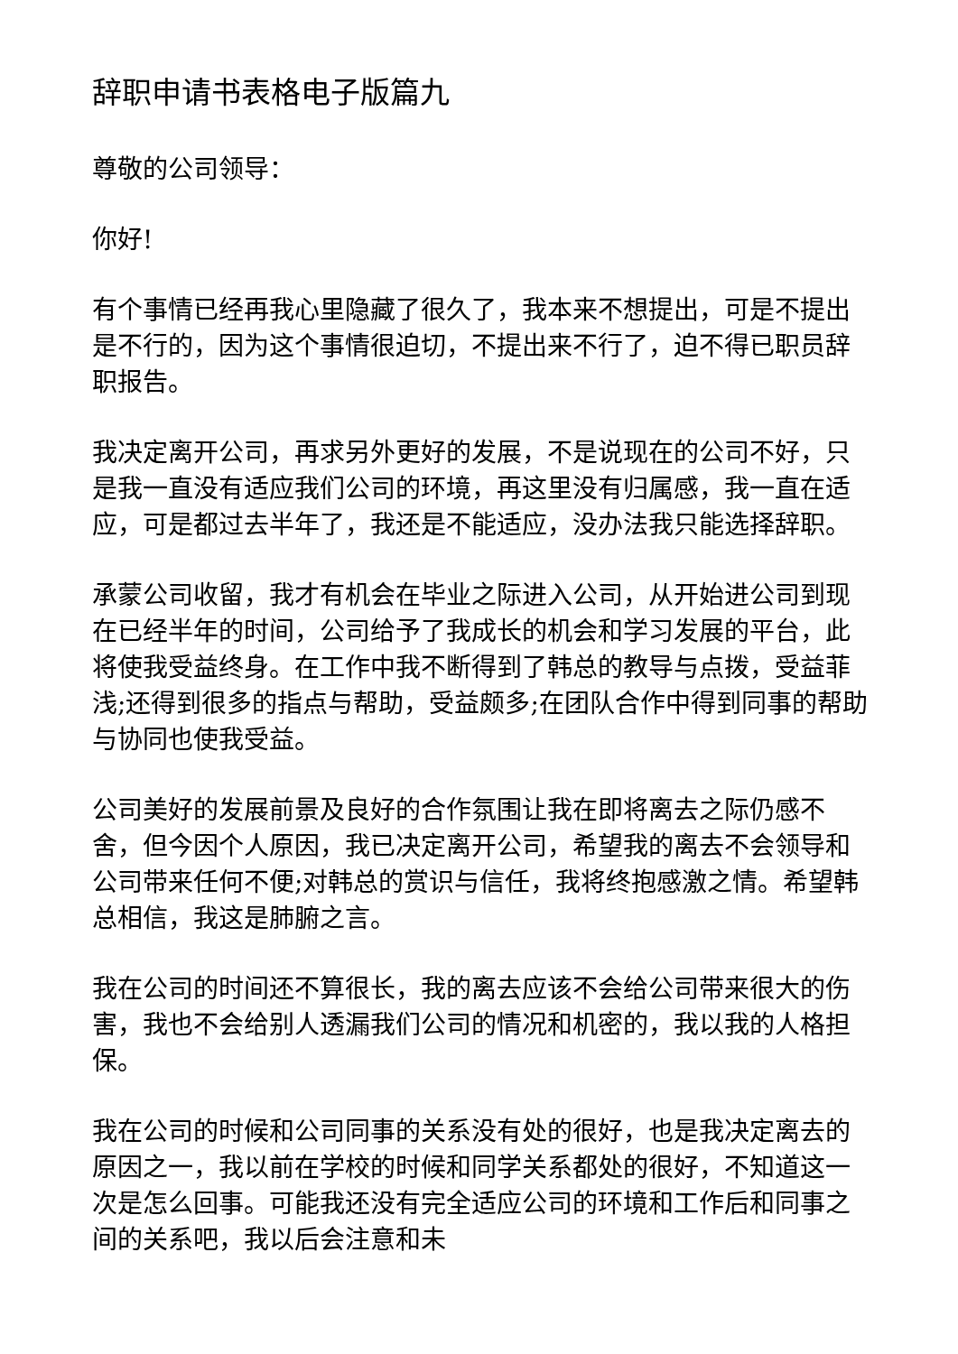辞职申请书表格电子版篇九
尊敬的公司领导：
你好!
有个事情已经再我心里隐藏了很久了，我本来不想提出，可是不提出是不行的，因为这个事情很迫切，不提出来不行了，迫不得已职员辞职报告。
我决定离开公司，再求另外更好的发展，不是说现在的公司不好，只是我一直没有适应我们公司的环境，再这里没有归属感，我一直在适应，可是都过去半年了，我还是不能适应，没办法我只能选择辞职。
承蒙公司收留，我才有机会在毕业之际进入公司，从开始进公司到现在已经半年的时间，公司给予了我成长的机会和学习发展的平台，此将使我受益终身。在工作中我不断得到了韩总的教导与点拨，受益菲浅;还得到很多的指点与帮助，受益颇多;在团队合作中得到同事的帮助与协同也使我受益。
公司美好的发展前景及良好的合作氛围让我在即将离去之际仍感不舍，但今因个人原因，我已决定离开公司，希望我的离去不会领导和公司带来任何不便;对韩总的赏识与信任，我将终抱感激之情。希望韩总相信，我这是肺腑之言。
我在公司的时间还不算很长，我的离去应该不会给公司带来很大的伤害，我也不会给别人透漏我们公司的情况和机密的，我以我的人格担保。
我在公司的时候和公司同事的关系没有处的很好，也是我决定离去的原因之一，我以前在学校的时候和同学关系都处的很好，不知道这一次是怎么回事。可能我还没有完全适应公司的环境和工作后和同事之间的关系吧，我以后会注意和未